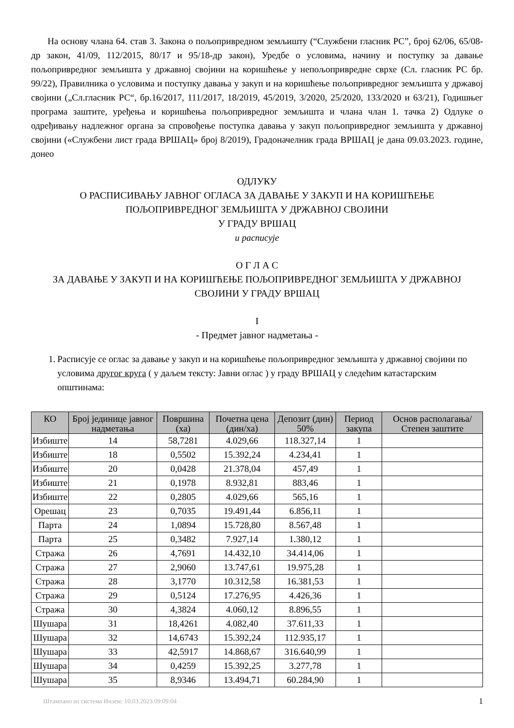На основу члана 64. став 3. Закона о пољопривредном земљишту (“Службени гласник РС”, број 62/06, 65/08-др закон, 41/09, 112/2015, 80/17 и 95/18-др закон), Уредбе о условима, начину и поступку за давање пољопривредног земљишта у државној својини на коришћење у непољопривредне сврхе (Сл. гласник РС бр. 99/22), Правилника о условима и поступку давања у закуп и на коришћење пољопривредног земљишта у државој својини („Сл.гласник РС“, бр.16/2017, 111/2017, 18/2019, 45/2019, 3/2020, 25/2020, 133/2020 и 63/21), Годишњег програма заштите, уређења и коришћења пољопривредног земљишта и члана члан 1. тачка 2) Одлуке о одређивању надлежног органа за спровођење поступка давања у закуп пољопривредног земљишта у државној својини («Службени лист града ВРШАЦ» број 8/2019), Градоначелник града ВРШАЦ је дана 09.03.2023. године, донео
ОДЛУКУ
О РАСПИСИВАЊУ ЈАВНОГ ОГЛАСА ЗА ДАВАЊЕ У ЗАКУП И НА КОРИШЋЕЊЕ
ПОЉОПРИВРЕДНОГ ЗЕМЉИШТА У ДРЖАВНОЈ СВОЈИНИ
У ГРАДУ ВРШАЦ
и расписује
О Г Л А С
ЗА ДАВАЊЕ У ЗАКУП И НА КОРИШЋЕЊЕ ПОЉОПРИВРЕДНОГ ЗЕМЉИШТА У ДРЖАВНОЈ
СВОЈИНИ У ГРАДУ ВРШАЦ
I
- Предмет јавног надметања -
1. Расписује се оглас за давање у закуп и на коришћење пољопривредног земљишта у државној својини по условима другог круга ( у даљем тексту: Јавни оглас ) у граду ВРШАЦ у следећим катастарским општинама:
| КО | Број јединице јавног надметања | Површина (ха) | Почетна цена (дин/ха) | Депозит (дин) 50% | Период закупа | Основ располагања/Степен заштите |
| --- | --- | --- | --- | --- | --- | --- |
| Избиште | 14 | 58,7281 | 4.029,66 | 118.327,14 | 1 | |
| Избиште | 18 | 0,5502 | 15.392,24 | 4.234,41 | 1 | |
| Избиште | 20 | 0,0428 | 21.378,04 | 457,49 | 1 | |
| Избиште | 21 | 0,1978 | 8.932,81 | 883,46 | 1 | |
| Избиште | 22 | 0,2805 | 4.029,66 | 565,16 | 1 | |
| Орешац | 23 | 0,7035 | 19.491,44 | 6.856,11 | 1 | |
| Парта | 24 | 1,0894 | 15.728,80 | 8.567,48 | 1 | |
| Парта | 25 | 0,3482 | 7.927,14 | 1.380,12 | 1 | |
| Стража | 26 | 4,7691 | 14.432,10 | 34.414,06 | 1 | |
| Стража | 27 | 2,9060 | 13.747,61 | 19.975,28 | 1 | |
| Стража | 28 | 3,1770 | 10.312,58 | 16.381,53 | 1 | |
| Стража | 29 | 0,5124 | 17.276,95 | 4.426,36 | 1 | |
| Стража | 30 | 4,3824 | 4.060,12 | 8.896,55 | 1 | |
| Шушара | 31 | 18,4261 | 4.082,40 | 37.611,33 | 1 | |
| Шушара | 32 | 14,6743 | 15.392,24 | 112.935,17 | 1 | |
| Шушара | 33 | 42,5917 | 14.868,67 | 316.640,99 | 1 | |
| Шушара | 34 | 0,4259 | 15.392,25 | 3.277,78 | 1 | |
| Шушара | 35 | 8,9346 | 13.494,71 | 60.284,90 | 1 | |
Штампано из система Инзем: 10.03.2023 09:09:04 1